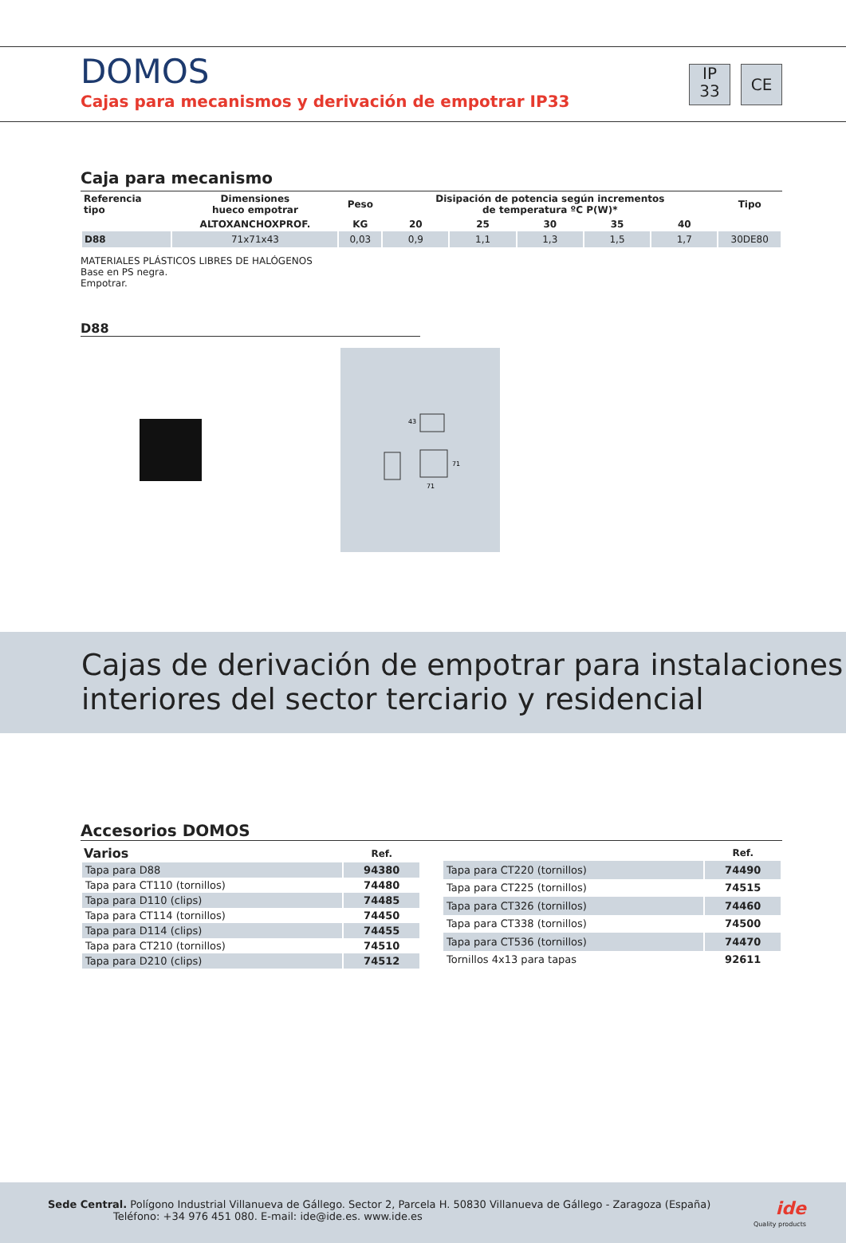DOMOS
Cajas para mecanismos y derivación de empotrar IP33
IP
33
CE
Caja para mecanismo
| Referencia tipo | Dimensiones hueco empotrar | Peso | Disipación de potencia según incrementos de temperatura ºC P(W)* | | | | | Tipo |
| --- | --- | --- | --- | --- | --- | --- | --- | --- |
| | ALTOXANCHOXPROF. | KG | 20 | 25 | 30 | 35 | 40 | |
| D88 | 71x71x43 | 0,03 | 0,9 | 1,1 | 1,3 | 1,5 | 1,7 | 30DE80 |
MATERIALES PLÁSTICOS LIBRES DE HALÓGENOS
Base en PS negra.
Empotrar.
D88
71
43
71
Cajas de derivación de empotrar para instalaciones
interiores del sector terciario y residencial
Accesorios DOMOS
| Varios | Ref. |
| --- | --- |
| Tapa para D88 | 94380 |
| Tapa para CT110 (tornillos) | 74480 |
| Tapa para D110 (clips) | 74485 |
| Tapa para CT114 (tornillos) | 74450 |
| Tapa para D114 (clips) | 74455 |
| Tapa para CT210 (tornillos) | 74510 |
| Tapa para D210 (clips) | 74512 |
| | Ref. |
| --- | --- |
| Tapa para CT220 (tornillos) | 74490 |
| Tapa para CT225 (tornillos) | 74515 |
| Tapa para CT326 (tornillos) | 74460 |
| Tapa para CT338 (tornillos) | 74500 |
| Tapa para CT536 (tornillos) | 74470 |
| Tornillos 4x13 para tapas | 92611 |
Sede Central. Polígono Industrial Villanueva de Gállego. Sector 2, Parcela H. 50830 Villanueva de Gállego - Zaragoza (España)
Teléfono: +34 976 451 080. E-mail: ide@ide.es. www.ide.es
ide
Quality products